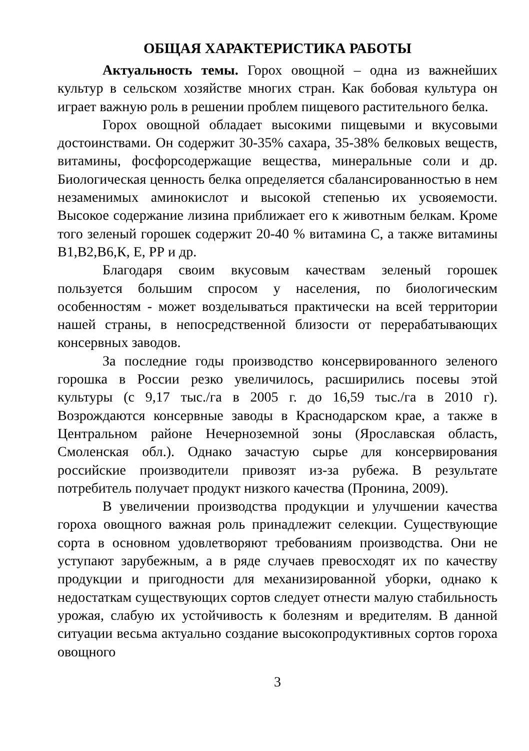ОБЩАЯ ХАРАКТЕРИСТИКА РАБОТЫ
Актуальность темы. Горох овощной – одна из важнейших культур в сельском хозяйстве многих стран. Как бобовая культура он играет важную роль в решении проблем пищевого растительного белка.
Горох овощной обладает высокими пищевыми и вкусовыми достоинствами. Он содержит 30-35% сахара, 35-38% белковых веществ, витамины, фосфорсодержащие вещества, минеральные соли и др. Биологическая ценность белка определяется сбалансированностью в нем незаменимых аминокислот и высокой степенью их усвояемости. Высокое содержание лизина приближает его к животным белкам. Кроме того зеленый горошек содержит 20-40 % витамина С, а также витамины В1,В2,В6,К, Е, РР и др.
Благодаря своим вкусовым качествам зеленый горошек пользуется большим спросом у населения, по биологическим особенностям - может возделываться практически на всей территории нашей страны, в непосредственной близости от перерабатывающих консервных заводов.
За последние годы производство консервированного зеленого горошка в России резко увеличилось, расширились посевы этой культуры (с 9,17 тыс./га в 2005 г. до 16,59 тыс./га в 2010 г). Возрождаются консервные заводы в Краснодарском крае, а также в Центральном районе Нечерноземной зоны (Ярославская область, Смоленская обл.). Однако зачастую сырье для консервирования российские производители привозят из-за рубежа. В результате потребитель получает продукт низкого качества (Пронина, 2009).
В увеличении производства продукции и улучшении качества гороха овощного важная роль принадлежит селекции. Существующие сорта в основном удовлетворяют требованиям производства. Они не уступают зарубежным, а в ряде случаев превосходят их по качеству продукции и пригодности для механизированной уборки, однако к недостаткам существующих сортов следует отнести малую стабильность урожая, слабую их устойчивость к болезням и вредителям. В данной ситуации весьма актуально создание высокопродуктивных сортов гороха овощного
3